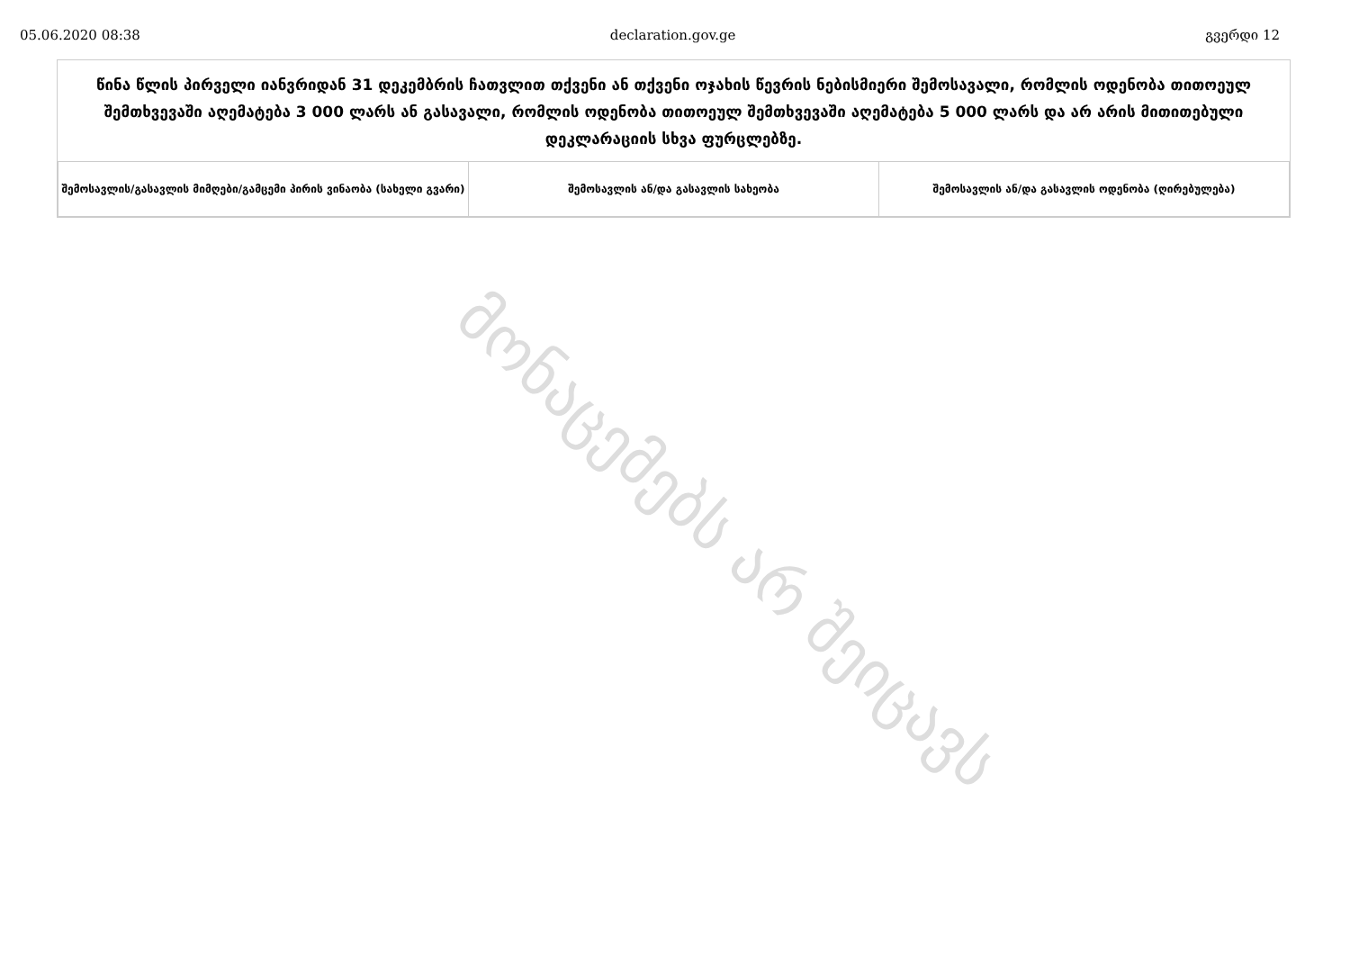05.06.2020 08:38 declaration.gov.ge გვერდი 12
წინა წლის პირველი იანვრიდან 31 დეკემბრის ჩათვლით თქვენი ან თქვენი ოჯახის წევრის ნებისმიერი შემოსავალი, რომლის ოდენობა თითოეულ შემთხვევაში აღემატება 3 000 ლარს ან გასავალი, რომლის ოდენობა თითოეულ შემთხვევაში აღემატება 5 000 ლარს და არ არის მითითებული დეკლარაციის სხვა ფურცლებზე.
| შემოსავლის/გასავლის მიმღები/გამცემი პირის ვინაობა (სახელი გვარი) | შემოსავლის ან/და გასავლის სახეობა | შემოსავლის ან/და გასავლის ოდენობა (ღირებულება) |
| --- | --- | --- |
მონაცემებს არ შეიცავს